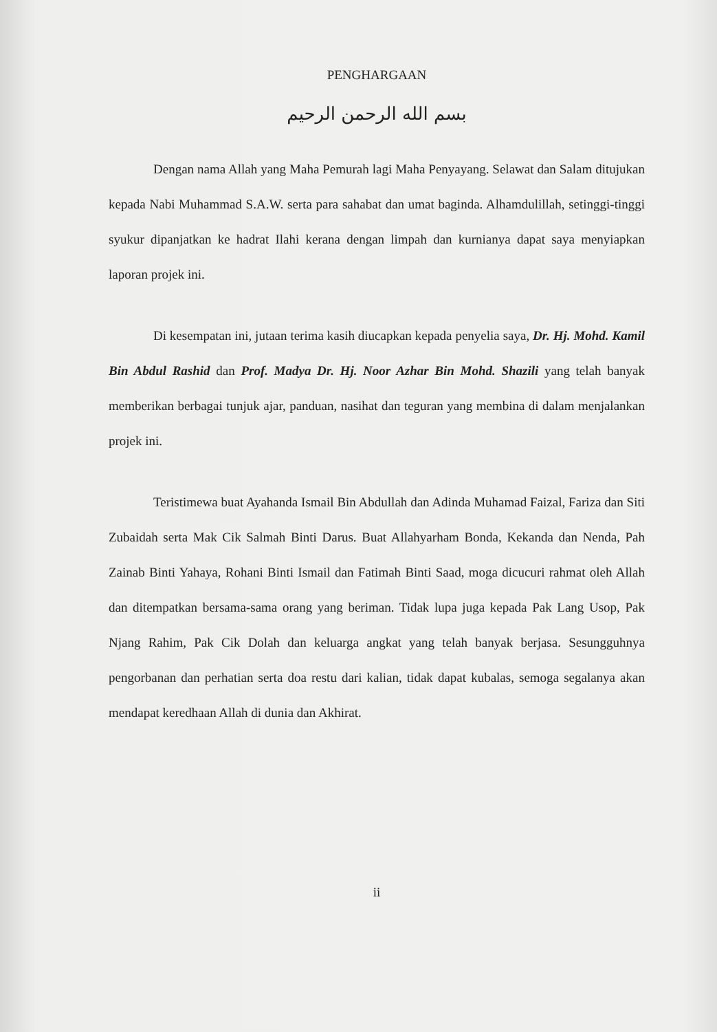PENGHARGAAN
بسم الله الرحمن الرحيم
Dengan nama Allah yang Maha Pemurah lagi Maha Penyayang. Selawat dan Salam ditujukan kepada Nabi Muhammad S.A.W. serta para sahabat dan umat baginda. Alhamdulillah, setinggi-tinggi syukur dipanjatkan ke hadrat Ilahi kerana dengan limpah dan kurnianya dapat saya menyiapkan laporan projek ini.
Di kesempatan ini, jutaan terima kasih diucapkan kepada penyelia saya, Dr. Hj. Mohd. Kamil Bin Abdul Rashid dan Prof. Madya Dr. Hj. Noor Azhar Bin Mohd. Shazili yang telah banyak memberikan berbagai tunjuk ajar, panduan, nasihat dan teguran yang membina di dalam menjalankan projek ini.
Teristimewa buat Ayahanda Ismail Bin Abdullah dan Adinda Muhamad Faizal, Fariza dan Siti Zubaidah serta Mak Cik Salmah Binti Darus. Buat Allahyarham Bonda, Kekanda dan Nenda, Pah Zainab Binti Yahaya, Rohani Binti Ismail dan Fatimah Binti Saad, moga dicucuri rahmat oleh Allah dan ditempatkan bersama-sama orang yang beriman. Tidak lupa juga kepada Pak Lang Usop, Pak Njang Rahim, Pak Cik Dolah dan keluarga angkat yang telah banyak berjasa. Sesungguhnya pengorbanan dan perhatian serta doa restu dari kalian, tidak dapat kubalas, semoga segalanya akan mendapat keredhaan Allah di dunia dan Akhirat.
ii